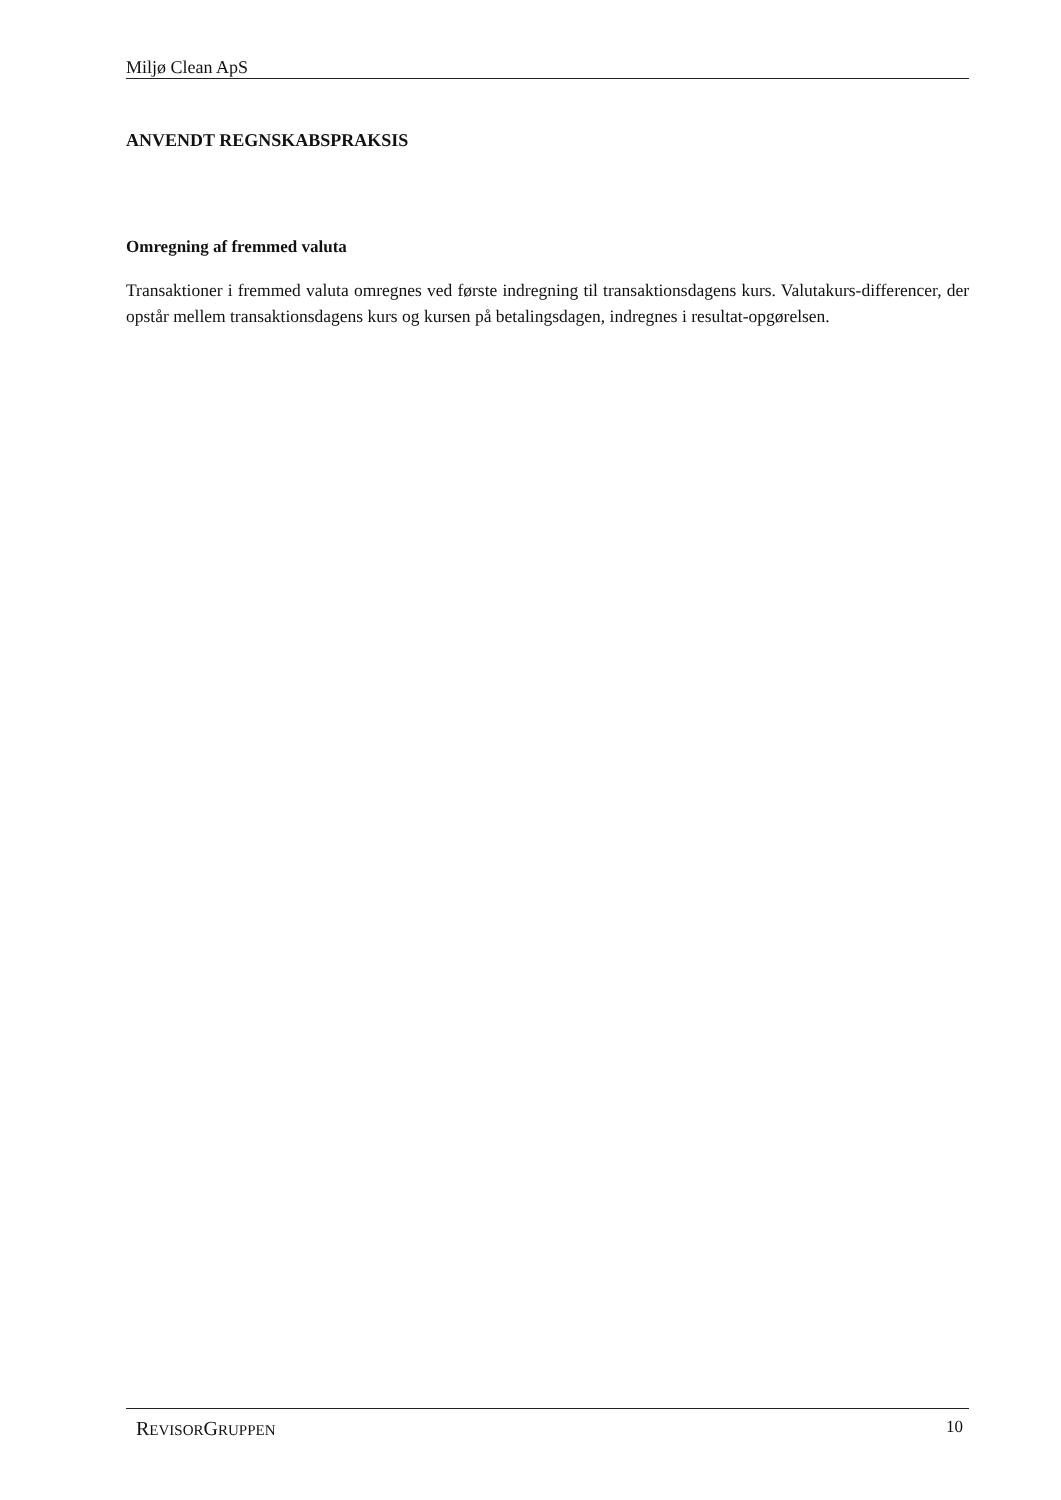Miljø Clean ApS
ANVENDT REGNSKABSPRAKSIS
Omregning af fremmed valuta
Transaktioner i fremmed valuta omregnes ved første indregning til transaktionsdagens kurs. Valutakurs-differencer, der opstår mellem transaktionsdagens kurs og kursen på betalingsdagen, indregnes i resultat-opgørelsen.
REVISORGRUPPEN 10